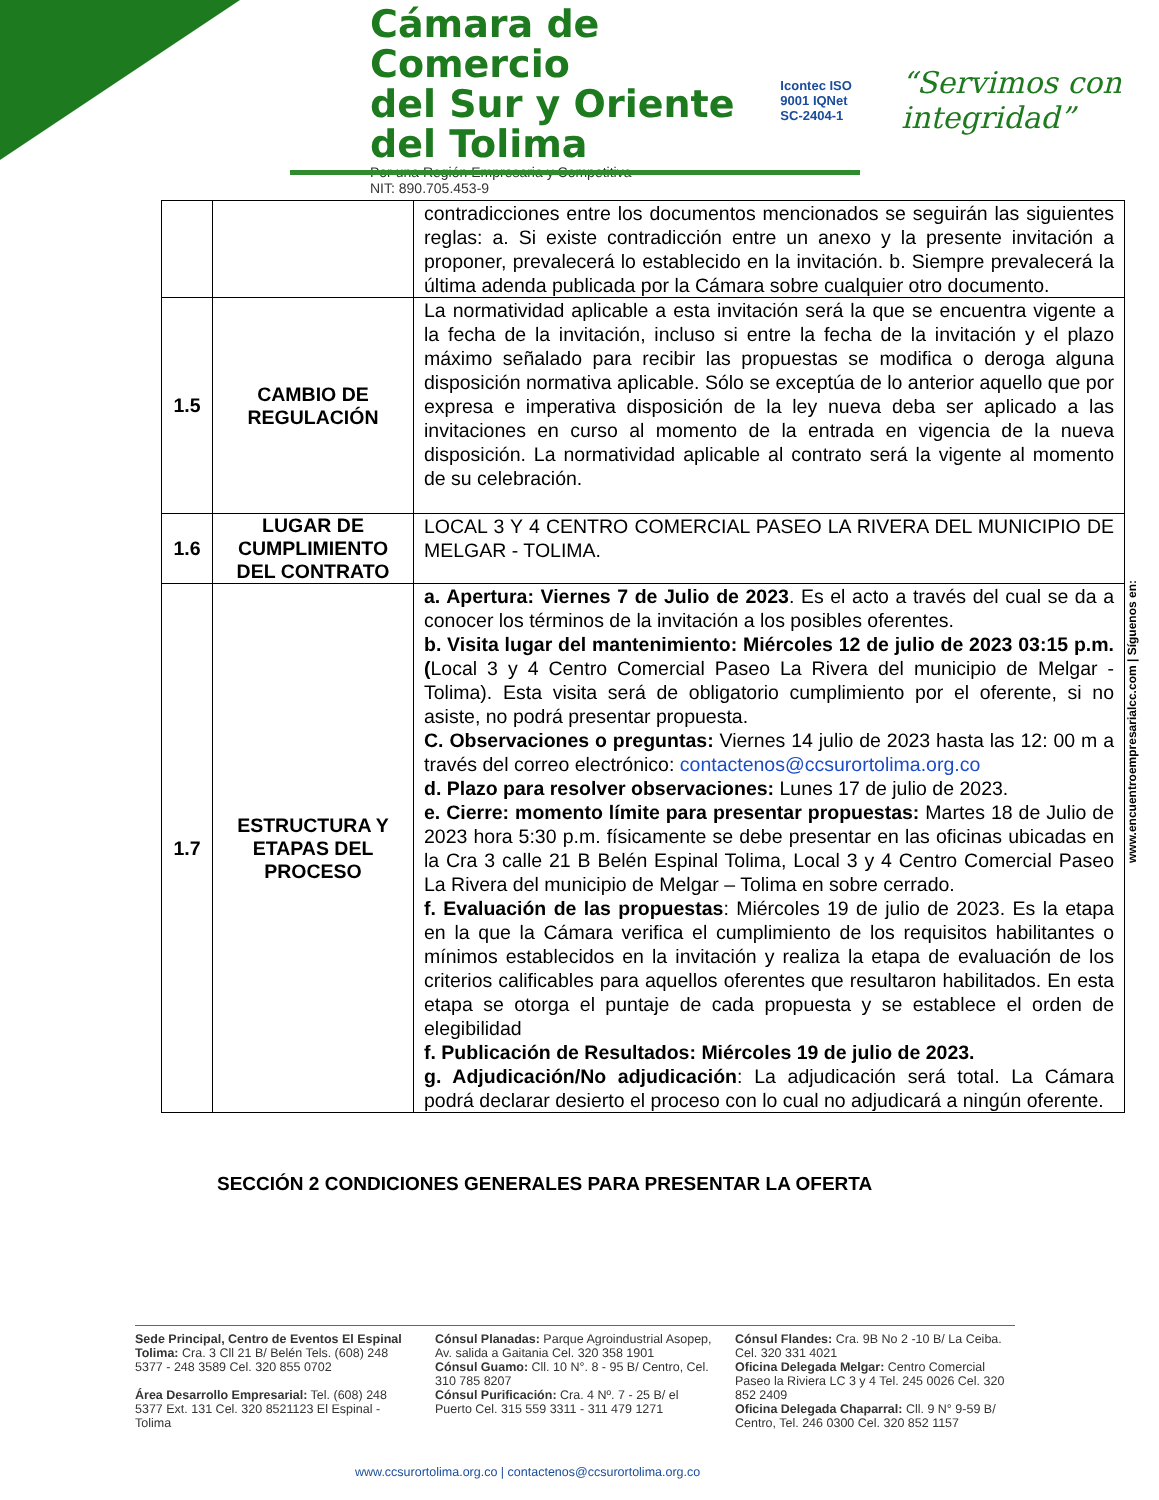Cámara de Comercio
del Sur y Oriente del Tolima
Por una Región Empresaria y Competitiva
NIT: 890.705.453-9
Icontec ISO 9001 IQNet
SC-2404-1
“Servimos con integridad”
| | | contradicciones entre los documentos mencionados se seguirán las siguientes reglas: a. Si existe contradicción entre un anexo y la presente invitación a proponer, prevalecerá lo establecido en la invitación. b. Siempre prevalecerá la última adenda publicada por la Cámara sobre cualquier otro documento. |
| 1.5 | CAMBIO DE REGULACIÓN | La normatividad aplicable a esta invitación será la que se encuentra vigente a la fecha de la invitación, incluso si entre la fecha de la invitación y el plazo máximo señalado para recibir las propuestas se modifica o deroga alguna disposición normativa aplicable. Sólo se exceptúa de lo anterior aquello que por expresa e imperativa disposición de la ley nueva deba ser aplicado a las invitaciones en curso al momento de la entrada en vigencia de la nueva disposición. La normatividad aplicable al contrato será la vigente al momento de su celebración. |
| 1.6 | LUGAR DE CUMPLIMIENTO DEL CONTRATO | LOCAL 3 Y 4 CENTRO COMERCIAL PASEO LA RIVERA DEL MUNICIPIO DE MELGAR - TOLIMA. |
| 1.7 | ESTRUCTURA Y ETAPAS DEL PROCESO | a. Apertura: Viernes 7 de Julio de 2023 . Es el acto a través del cual se da a conocer los términos de la invitación a los posibles oferentes. b. Visita lugar del mantenimiento: Miércoles 12 de julio de 2023 03:15 p.m. ( Local 3 y 4 Centro Comercial Paseo La Rivera del municipio de Melgar - Tolima). Esta visita será de obligatorio cumplimiento por el oferente, si no asiste, no podrá presentar propuesta. C. Observaciones o preguntas: Viernes 14 julio de 2023 hasta las 12: 00 m a través del correo electrónico: contactenos@ccsurortolima.org.co d. Plazo para resolver observaciones: Lunes 17 de julio de 2023. e. Cierre: momento límite para presentar propuestas: Martes 18 de Julio de 2023 hora 5:30 p.m. físicamente se debe presentar en las oficinas ubicadas en la Cra 3 calle 21 B Belén Espinal Tolima, Local 3 y 4 Centro Comercial Paseo La Rivera del municipio de Melgar – Tolima en sobre cerrado. f. Evaluación de las propuestas : Miércoles 19 de julio de 2023. Es la etapa en la que la Cámara verifica el cumplimiento de los requisitos habilitantes o mínimos establecidos en la invitación y realiza la etapa de evaluación de los criterios calificables para aquellos oferentes que resultaron habilitados. En esta etapa se otorga el puntaje de cada propuesta y se establece el orden de elegibilidad f. Publicación de Resultados: Miércoles 19 de julio de 2023. g. Adjudicación/No adjudicación : La adjudicación será total. La Cámara podrá declarar desierto el proceso con lo cual no adjudicará a ningún oferente. |
SECCIÓN 2 CONDICIONES GENERALES PARA PRESENTAR LA OFERTA
www.encuentroempresarialcc.com | Síguenos en:
Sede Principal, Centro de Eventos El Espinal Tolima: Cra. 3 Cll 21 B/ Belén Tels. (608) 248 5377 - 248 3589 Cel. 320 855 0702
Área Desarrollo Empresarial: Tel. (608) 248 5377 Ext. 131 Cel. 320 8521123 El Espinal - Tolima
Cónsul Planadas: Parque Agroindustrial Asopep, Av. salida a Gaitania Cel. 320 358 1901
Cónsul Guamo: Cll. 10 N°. 8 - 95 B/ Centro, Cel. 310 785 8207
Cónsul Purificación: Cra. 4 Nº. 7 - 25 B/ el Puerto Cel. 315 559 3311 - 311 479 1271
Cónsul Flandes: Cra. 9B No 2 -10 B/ La Ceiba. Cel. 320 331 4021
Oficina Delegada Melgar: Centro Comercial Paseo la Riviera LC 3 y 4 Tel. 245 0026 Cel. 320 852 2409
Oficina Delegada Chaparral: Cll. 9 N° 9-59 B/ Centro, Tel. 246 0300 Cel. 320 852 1157
www.ccsurortolima.org.co | contactenos@ccsurortolima.org.co